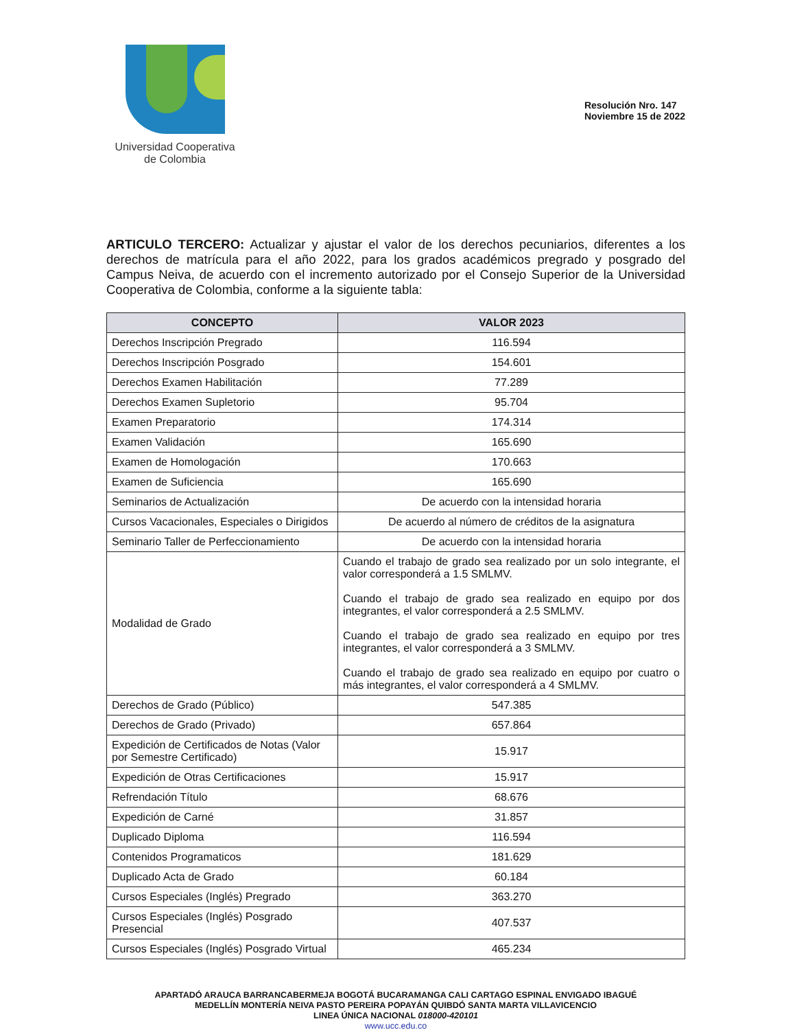Universidad Cooperativa
de Colombia
Resolución Nro. 147
Noviembre 15 de 2022
ARTICULO TERCERO: Actualizar y ajustar el valor de los derechos pecuniarios, diferentes a los derechos de matrícula para el año 2022, para los grados académicos pregrado y posgrado del Campus Neiva, de acuerdo con el incremento autorizado por el Consejo Superior de la Universidad Cooperativa de Colombia, conforme a la siguiente tabla:
| CONCEPTO | VALOR 2023 |
| --- | --- |
| Derechos Inscripción Pregrado | 116.594 |
| Derechos Inscripción Posgrado | 154.601 |
| Derechos Examen Habilitación | 77.289 |
| Derechos Examen Supletorio | 95.704 |
| Examen Preparatorio | 174.314 |
| Examen Validación | 165.690 |
| Examen de Homologación | 170.663 |
| Examen de Suficiencia | 165.690 |
| Seminarios de Actualización | De acuerdo con la intensidad horaria |
| Cursos Vacacionales, Especiales o Dirigidos | De acuerdo al número de créditos de la asignatura |
| Seminario Taller de Perfeccionamiento | De acuerdo con la intensidad horaria |
| Modalidad de Grado | Cuando el trabajo de grado sea realizado por un solo integrante, el valor corresponderá a 1.5 SMLMV. Cuando el trabajo de grado sea realizado en equipo por dos integrantes, el valor corresponderá a 2.5 SMLMV. Cuando el trabajo de grado sea realizado en equipo por tres integrantes, el valor corresponderá a 3 SMLMV. Cuando el trabajo de grado sea realizado en equipo por cuatro o más integrantes, el valor corresponderá a 4 SMLMV. |
| Derechos de Grado (Público) | 547.385 |
| Derechos de Grado (Privado) | 657.864 |
| Expedición de Certificados de Notas (Valor por Semestre Certificado) | 15.917 |
| Expedición de Otras Certificaciones | 15.917 |
| Refrendación Título | 68.676 |
| Expedición de Carné | 31.857 |
| Duplicado Diploma | 116.594 |
| Contenidos Programaticos | 181.629 |
| Duplicado Acta de Grado | 60.184 |
| Cursos Especiales (Inglés) Pregrado | 363.270 |
| Cursos Especiales (Inglés) Posgrado Presencial | 407.537 |
| Cursos Especiales (Inglés) Posgrado Virtual | 465.234 |
APARTADÓ ARAUCA BARRANCABERMEJA BOGOTÁ BUCARAMANGA CALI CARTAGO ESPINAL ENVIGADO IBAGUÉ
MEDELLÍN MONTERÍA NEIVA PASTO PEREIRA POPAYÁN QUIBDÓ SANTA MARTA VILLAVICENCIO
LINEA ÚNICA NACIONAL 018000-420101
www.ucc.edu.co